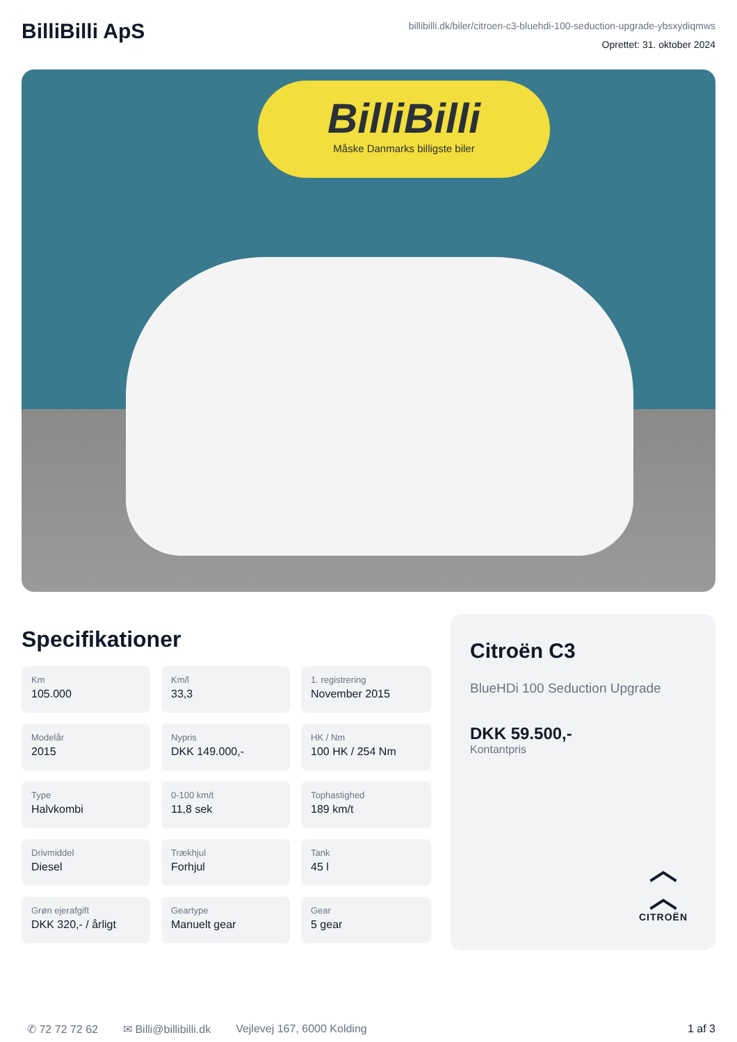BilliBilli ApS
billibilli.dk/biler/citroen-c3-bluehdi-100-seduction-upgrade-ybsxydiqmws
Oprettet: 31. oktober 2024
BilliBilli
Måske Danmarks billigste biler
Specifikationer
Km
105.000
Km/l
33,3
1. registrering
November 2015
Modelår
2015
Nypris
DKK 149.000,-
HK / Nm
100 HK / 254 Nm
Type
Halvkombi
0-100 km/t
11,8 sek
Tophastighed
189 km/t
Drivmiddel
Diesel
Trækhjul
Forhjul
Tank
45 l
Grøn ejerafgift
DKK 320,- / årligt
Geartype
Manuelt gear
Gear
5 gear
Citroën C3
BlueHDi 100 Seduction Upgrade
DKK 59.500,-
Kontantpris
︿
︿
CITROËN
✆ 72 72 72 62 ✉ Billi@billibilli.dk Vejlevej 167, 6000 Kolding 1 af 3